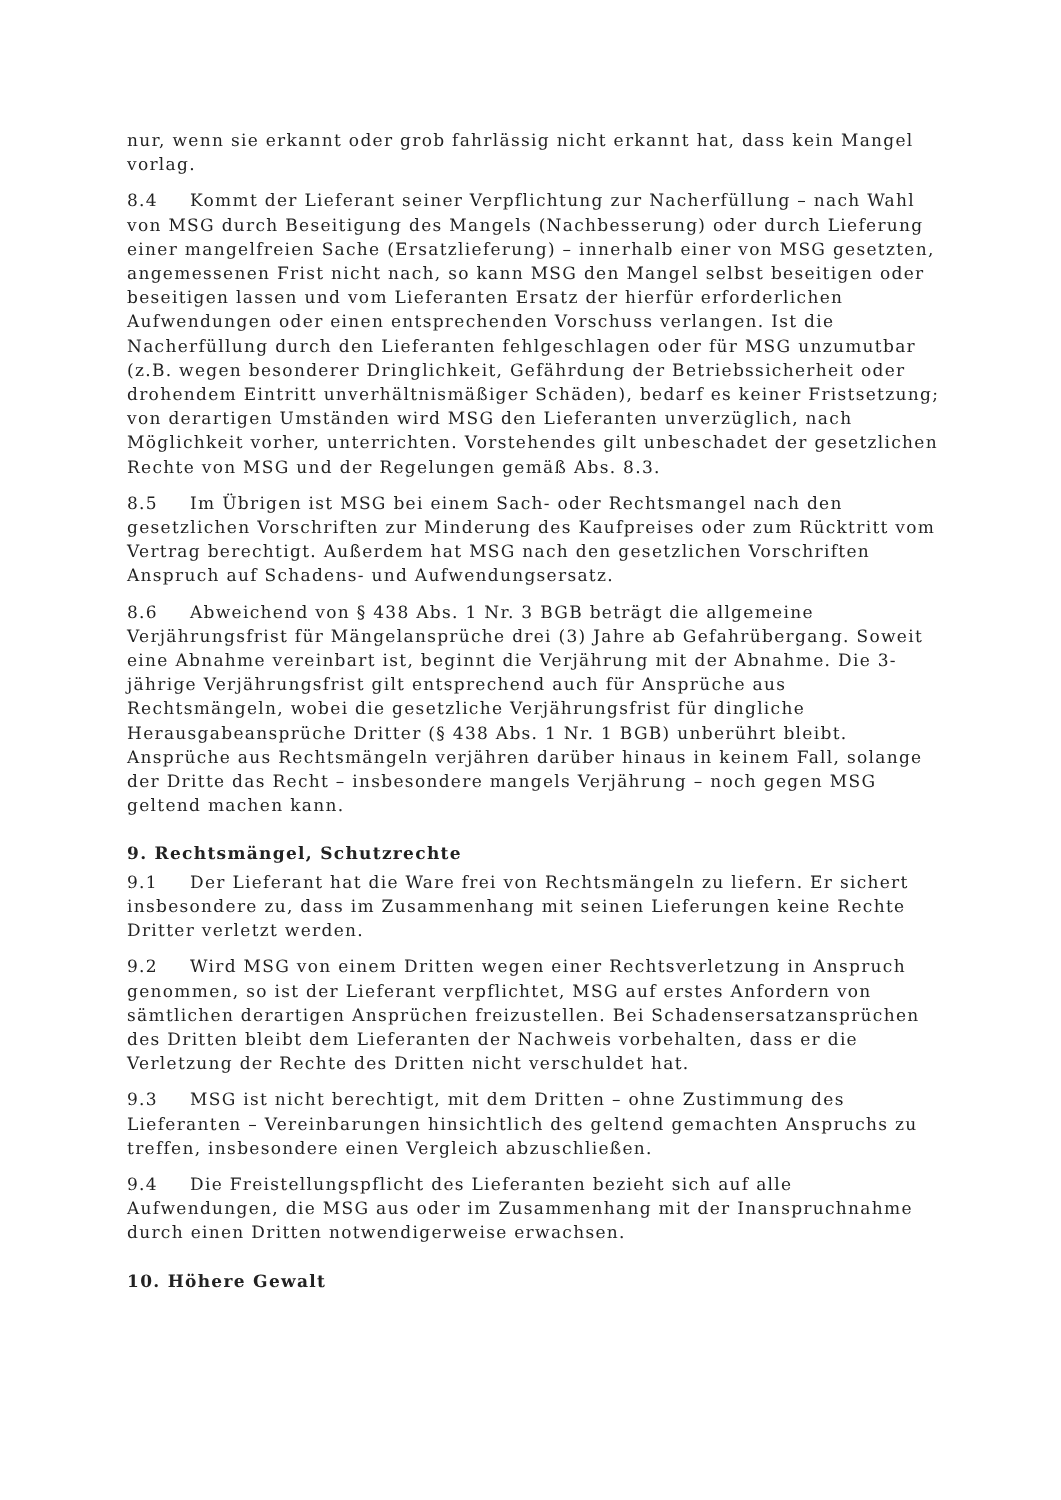nur, wenn sie erkannt oder grob fahrlässig nicht erkannt hat, dass kein Mangel vorlag.
8.4 Kommt der Lieferant seiner Verpflichtung zur Nacherfüllung – nach Wahl von MSG durch Beseitigung des Mangels (Nachbesserung) oder durch Lieferung einer mangelfreien Sache (Ersatzlieferung) – innerhalb einer von MSG gesetzten, angemessenen Frist nicht nach, so kann MSG den Mangel selbst beseitigen oder beseitigen lassen und vom Lieferanten Ersatz der hierfür erforderlichen Aufwendungen oder einen entsprechenden Vorschuss verlangen. Ist die Nacherfüllung durch den Lieferanten fehlgeschlagen oder für MSG unzumutbar (z.B. wegen besonderer Dringlichkeit, Gefährdung der Betriebssicherheit oder drohendem Eintritt unverhältnismäßiger Schäden), bedarf es keiner Fristsetzung; von derartigen Umständen wird MSG den Lieferanten unverzüglich, nach Möglichkeit vorher, unterrichten. Vorstehendes gilt unbeschadet der gesetzlichen Rechte von MSG und der Regelungen gemäß Abs. 8.3.
8.5 Im Übrigen ist MSG bei einem Sach- oder Rechtsmangel nach den gesetzlichen Vorschriften zur Minderung des Kaufpreises oder zum Rücktritt vom Vertrag berechtigt. Außerdem hat MSG nach den gesetzlichen Vorschriften Anspruch auf Schadens- und Aufwendungsersatz.
8.6 Abweichend von § 438 Abs. 1 Nr. 3 BGB beträgt die allgemeine Verjährungsfrist für Mängelansprüche drei (3) Jahre ab Gefahrübergang. Soweit eine Abnahme vereinbart ist, beginnt die Verjährung mit der Abnahme. Die 3-jährige Verjährungsfrist gilt entsprechend auch für Ansprüche aus Rechtsmängeln, wobei die gesetzliche Verjährungsfrist für dingliche Herausgabeansprüche Dritter (§ 438 Abs. 1 Nr. 1 BGB) unberührt bleibt. Ansprüche aus Rechtsmängeln verjähren darüber hinaus in keinem Fall, solange der Dritte das Recht – insbesondere mangels Verjährung – noch gegen MSG geltend machen kann.
9. Rechtsmängel, Schutzrechte
9.1 Der Lieferant hat die Ware frei von Rechtsmängeln zu liefern. Er sichert insbesondere zu, dass im Zusammenhang mit seinen Lieferungen keine Rechte Dritter verletzt werden.
9.2 Wird MSG von einem Dritten wegen einer Rechtsverletzung in Anspruch genommen, so ist der Lieferant verpflichtet, MSG auf erstes Anfordern von sämtlichen derartigen Ansprüchen freizustellen. Bei Schadensersatzansprüchen des Dritten bleibt dem Lieferanten der Nachweis vorbehalten, dass er die Verletzung der Rechte des Dritten nicht verschuldet hat.
9.3 MSG ist nicht berechtigt, mit dem Dritten – ohne Zustimmung des Lieferanten – Vereinbarungen hinsichtlich des geltend gemachten Anspruchs zu treffen, insbesondere einen Vergleich abzuschließen.
9.4 Die Freistellungspflicht des Lieferanten bezieht sich auf alle Aufwendungen, die MSG aus oder im Zusammenhang mit der Inanspruchnahme durch einen Dritten notwendigerweise erwachsen.
10. Höhere Gewalt